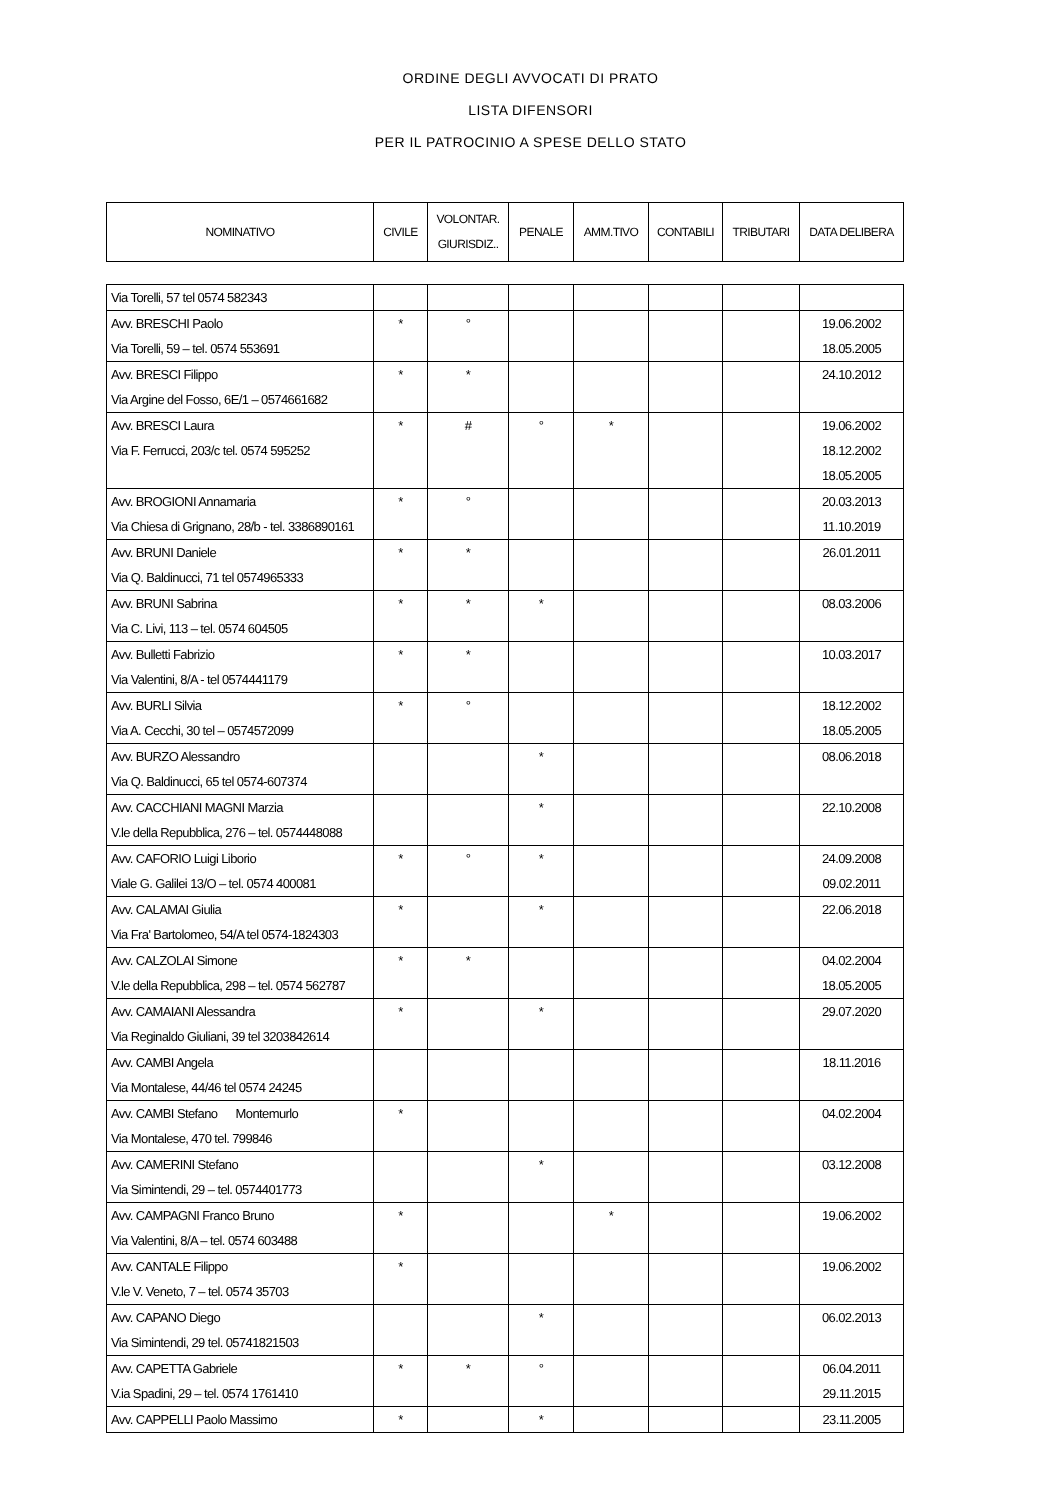ORDINE DEGLI AVVOCATI DI PRATO
LISTA DIFENSORI
PER IL PATROCINIO A SPESE DELLO STATO
| NOMINATIVO | CIVILE | VOLONTAR. GIURISDIZ.. | PENALE | AMM.TIVO | CONTABILI | TRIBUTARI | DATA DELIBERA |
| --- | --- | --- | --- | --- | --- | --- | --- |
| Via Torelli, 57 tel 0574 582343 | | | | | | | |
| Avv. BRESCHI Paolo Via Torelli, 59 – tel. 0574 553691 | * | ° | | | | | 19.06.2002 18.05.2005 |
| Avv. BRESCI Filippo Via Argine del Fosso, 6E/1 – 0574661682 | * | * | | | | | 24.10.2012 |
| Avv. BRESCI Laura Via F. Ferrucci, 203/c tel. 0574 595252 | * | # | ° | * | | | 19.06.2002 18.12.2002 18.05.2005 |
| Avv. BROGIONI Annamaria Via Chiesa di Grignano, 28/b - tel. 3386890161 | * | ° | | | | | 20.03.2013 11.10.2019 |
| Avv. BRUNI Daniele Via Q. Baldinucci, 71 tel 0574965333 | * | * | | | | | 26.01.2011 |
| Avv. BRUNI Sabrina Via C. Livi, 113 – tel. 0574 604505 | * | * | * | | | | 08.03.2006 |
| Avv. Bulletti Fabrizio Via Valentini, 8/A - tel 0574441179 | * | * | | | | | 10.03.2017 |
| Avv. BURLI Silvia Via A. Cecchi, 30 tel – 0574572099 | * | ° | | | | | 18.12.2002 18.05.2005 |
| Avv. BURZO Alessandro Via Q. Baldinucci, 65 tel 0574-607374 | | | * | | | | 08.06.2018 |
| Avv. CACCHIANI MAGNI Marzia V.le della Repubblica, 276 – tel. 0574448088 | | | * | | | | 22.10.2008 |
| Avv. CAFORIO Luigi Liborio Viale G. Galilei 13/O – tel. 0574 400081 | * | ° | * | | | | 24.09.2008 09.02.2011 |
| Avv. CALAMAI Giulia Via Fra' Bartolomeo, 54/A tel 0574-1824303 | * | | * | | | | 22.06.2018 |
| Avv. CALZOLAI Simone V.le della Repubblica, 298 – tel. 0574 562787 | * | * | | | | | 04.02.2004 18.05.2005 |
| Avv. CAMAIANI Alessandra Via Reginaldo Giuliani, 39 tel 3203842614 | * | | * | | | | 29.07.2020 |
| Avv. CAMBI Angela Via Montalese, 44/46 tel 0574 24245 | | | | | | | 18.11.2016 |
| Avv. CAMBI Stefano Montemurlo Via Montalese, 470 tel. 799846 | * | | | | | | 04.02.2004 |
| Avv. CAMERINI Stefano Via Simintendi, 29 – tel. 0574401773 | | | * | | | | 03.12.2008 |
| Avv. CAMPAGNI Franco Bruno Via Valentini, 8/A – tel. 0574 603488 | * | | | * | | | 19.06.2002 |
| Avv. CANTALE Filippo V.le V. Veneto, 7 – tel. 0574 35703 | * | | | | | | 19.06.2002 |
| Avv. CAPANO Diego Via Simintendi, 29 tel. 05741821503 | | | * | | | | 06.02.2013 |
| Avv. CAPETTA Gabriele V.ia Spadini, 29 – tel. 0574 1761410 | * | * | ° | | | | 06.04.2011 29.11.2015 |
| Avv. CAPPELLI Paolo Massimo | * | | * | | | | 23.11.2005 |